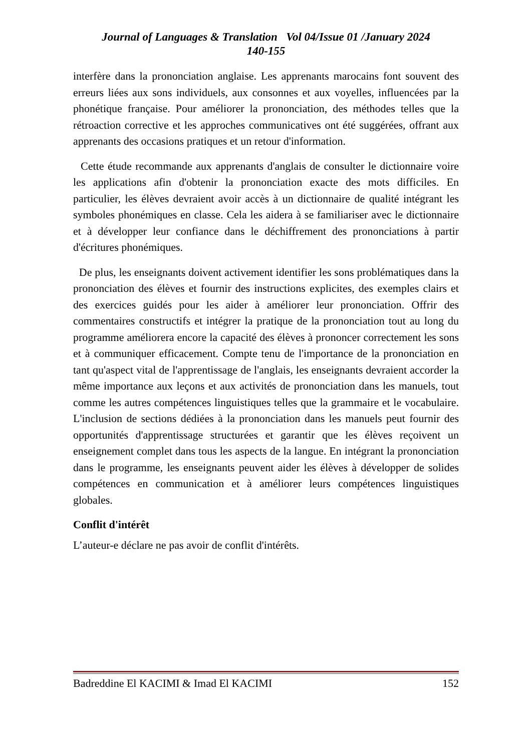Journal of Languages & Translation Vol 04/Issue 01 /January 2024
140-155
interfère dans la prononciation anglaise. Les apprenants marocains font souvent des erreurs liées aux sons individuels, aux consonnes et aux voyelles, influencées par la phonétique française. Pour améliorer la prononciation, des méthodes telles que la rétroaction corrective et les approches communicatives ont été suggérées, offrant aux apprenants des occasions pratiques et un retour d'information.
Cette étude recommande aux apprenants d'anglais de consulter le dictionnaire voire les applications afin d'obtenir la prononciation exacte des mots difficiles. En particulier, les élèves devraient avoir accès à un dictionnaire de qualité intégrant les symboles phonémiques en classe. Cela les aidera à se familiariser avec le dictionnaire et à développer leur confiance dans le déchiffrement des prononciations à partir d'écritures phonémiques.
De plus, les enseignants doivent activement identifier les sons problématiques dans la prononciation des élèves et fournir des instructions explicites, des exemples clairs et des exercices guidés pour les aider à améliorer leur prononciation. Offrir des commentaires constructifs et intégrer la pratique de la prononciation tout au long du programme améliorera encore la capacité des élèves à prononcer correctement les sons et à communiquer efficacement. Compte tenu de l'importance de la prononciation en tant qu'aspect vital de l'apprentissage de l'anglais, les enseignants devraient accorder la même importance aux leçons et aux activités de prononciation dans les manuels, tout comme les autres compétences linguistiques telles que la grammaire et le vocabulaire. L'inclusion de sections dédiées à la prononciation dans les manuels peut fournir des opportunités d'apprentissage structurées et garantir que les élèves reçoivent un enseignement complet dans tous les aspects de la langue. En intégrant la prononciation dans le programme, les enseignants peuvent aider les élèves à développer de solides compétences en communication et à améliorer leurs compétences linguistiques globales.
Conflit d'intérêt
L’auteur-e déclare ne pas avoir de conflit d'intérêts.
Badreddine El KACIMI & Imad El KACIMI 152